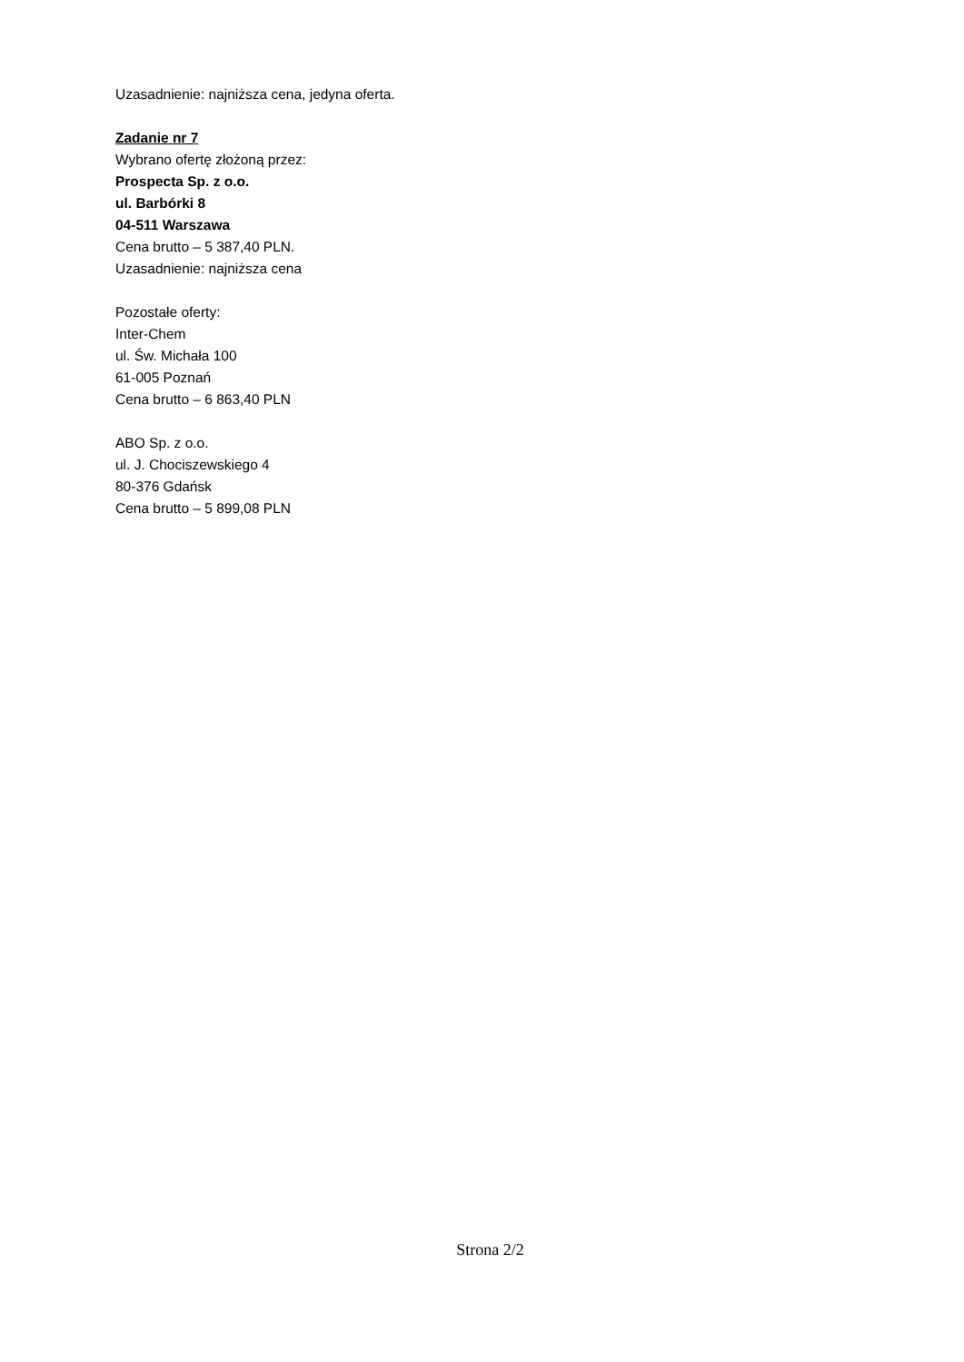Uzasadnienie: najniższa cena, jedyna oferta.
Zadanie nr 7
Wybrano ofertę złożoną przez:
Prospecta Sp. z o.o.
ul. Barbórki 8
04-511 Warszawa
Cena brutto – 5 387,40 PLN.
Uzasadnienie: najniższa cena
Pozostałe oferty:
Inter-Chem
ul. Św. Michała 100
61-005 Poznań
Cena brutto – 6 863,40 PLN
ABO Sp. z o.o.
ul. J. Chociszewskiego 4
80-376 Gdańsk
Cena brutto – 5 899,08 PLN
Strona 2/2